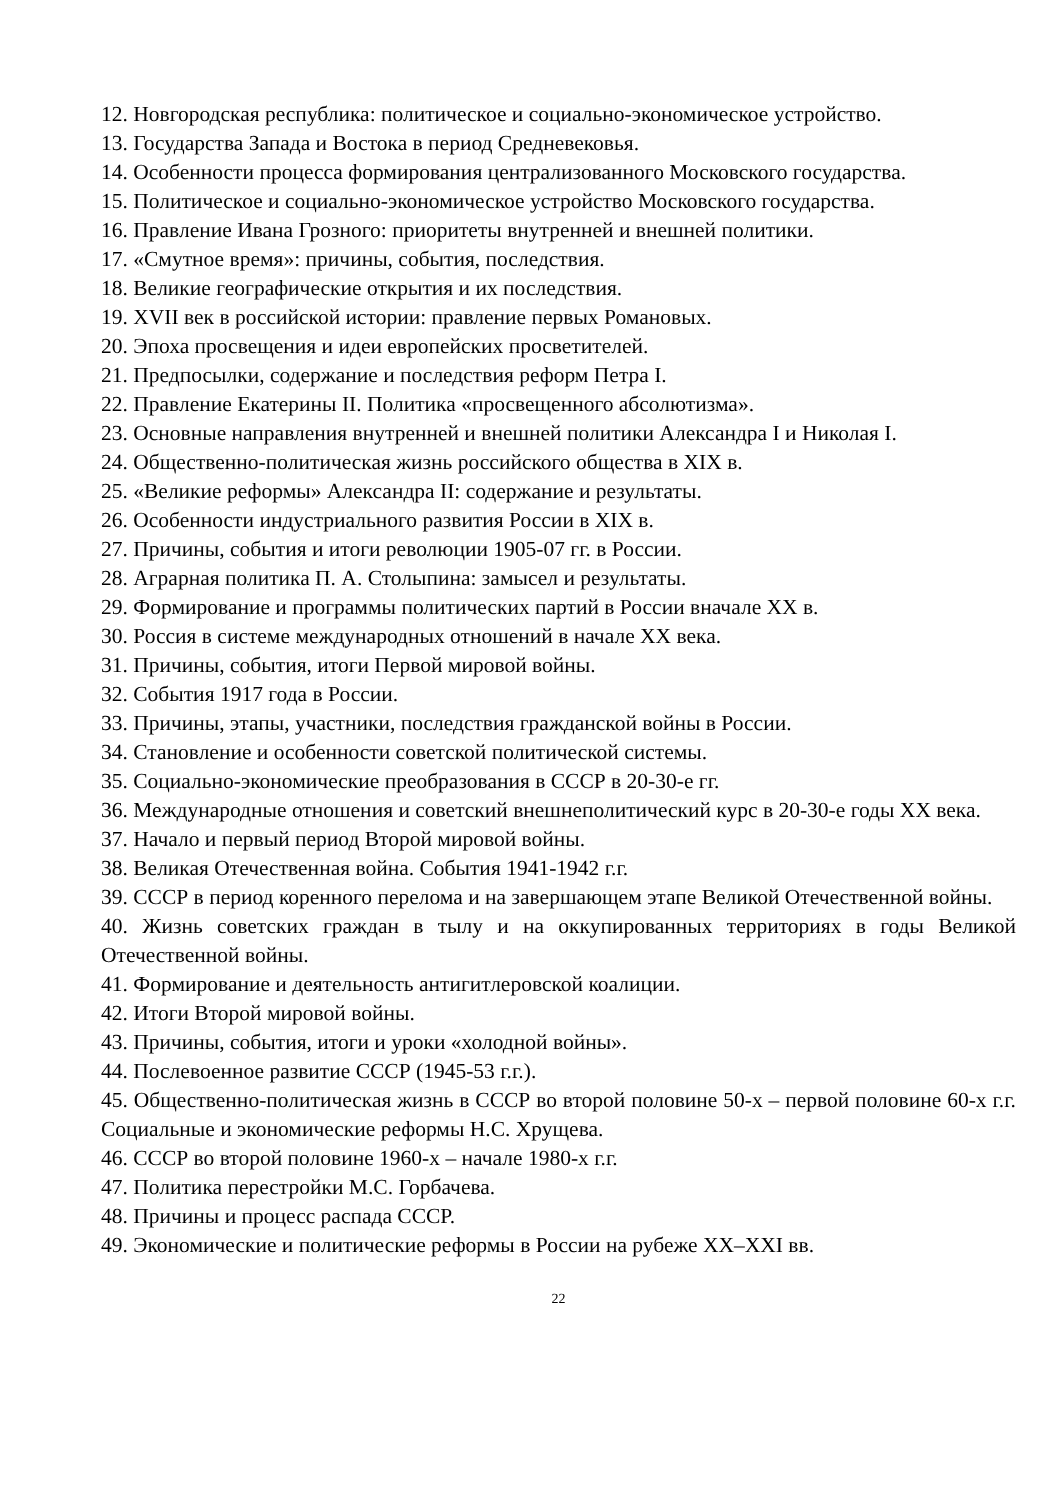12. Новгородская республика: политическое и социально-экономическое устройство.
13. Государства Запада и Востока в период Средневековья.
14. Особенности процесса формирования централизованного Московского государства.
15. Политическое и социально-экономическое устройство Московского государства.
16. Правление Ивана Грозного: приоритеты внутренней и внешней политики.
17. «Смутное время»: причины, события, последствия.
18. Великие географические открытия и их последствия.
19. XVII век в российской истории: правление первых Романовых.
20. Эпоха просвещения и идеи европейских просветителей.
21. Предпосылки, содержание и последствия реформ Петра I.
22. Правление Екатерины II. Политика «просвещенного абсолютизма».
23. Основные направления внутренней и внешней политики Александра I и Николая I.
24. Общественно-политическая жизнь российского общества в XIX в.
25. «Великие реформы» Александра II: содержание и результаты.
26. Особенности индустриального развития России в XIX в.
27. Причины, события и итоги революции 1905-07 гг. в России.
28. Аграрная политика П. А. Столыпина: замысел и результаты.
29. Формирование и программы политических партий в России вначале XX в.
30. Россия в системе международных отношений в начале XX века.
31. Причины, события, итоги Первой мировой войны.
32. События 1917 года в России.
33. Причины, этапы, участники, последствия гражданской войны в России.
34. Становление и особенности советской политической системы.
35. Социально-экономические преобразования в СССР в 20-30-е гг.
36. Международные отношения и советский внешнеполитический курс в 20-30-е годы XX века.
37. Начало и первый период Второй мировой войны.
38. Великая Отечественная война. События 1941-1942 г.г.
39. СССР в период коренного перелома и на завершающем этапе Великой Отечественной войны.
40. Жизнь советских граждан в тылу и на оккупированных территориях в годы Великой Отечественной войны.
41. Формирование и деятельность антигитлеровской коалиции.
42. Итоги Второй мировой войны.
43. Причины, события, итоги и уроки «холодной войны».
44. Послевоенное развитие СССР (1945-53 г.г.).
45. Общественно-политическая жизнь в СССР во второй половине 50-х – первой половине 60-х г.г. Социальные и экономические реформы Н.С. Хрущева.
46. СССР во второй половине 1960-х – начале 1980-х г.г.
47. Политика перестройки М.С. Горбачева.
48. Причины и процесс распада СССР.
49. Экономические и политические реформы в России на рубеже XX–XXI вв.
22